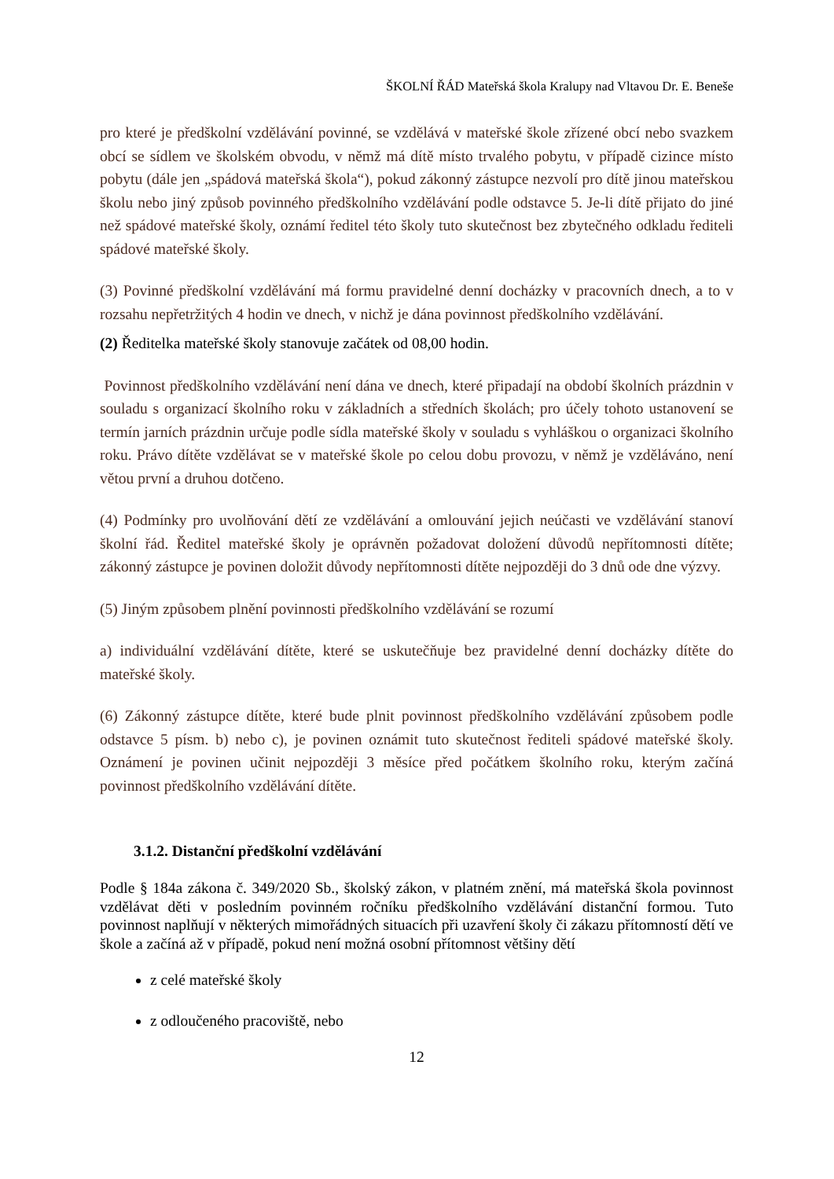ŠKOLNÍ ŘÁD Mateřská škola Kralupy nad Vltavou Dr. E. Beneše
pro které je předškolní vzdělávání povinné, se vzdělává v mateřské škole zřízené obcí nebo svazkem obcí se sídlem ve školském obvodu, v němž má dítě místo trvalého pobytu, v případě cizince místo pobytu (dále jen „spádová mateřská škola“), pokud zákonný zástupce nezvolí pro dítě jinou mateřskou školu nebo jiný způsob povinného předškolního vzdělávání podle odstavce 5. Je-li dítě přijato do jiné než spádové mateřské školy, oznámí ředitel této školy tuto skutečnost bez zbytečného odkladu řediteli spádové mateřské školy.
(3) Povinné předškolní vzdělávání má formu pravidelné denní docházky v pracovních dnech, a to v rozsahu nepřetržitých 4 hodin ve dnech, v nichž je dána povinnost předškolního vzdělávání.
(2) Ředitelka mateřské školy stanovuje začátek od 08,00 hodin.
Povinnost předškolního vzdělávání není dána ve dnech, které připadají na období školních prázdnin v souladu s organizací školního roku v základních a středních školách; pro účely tohoto ustanovení se termín jarních prázdnin určuje podle sídla mateřské školy v souladu s vyhláškou o organizaci školního roku. Právo dítěte vzdělávat se v mateřské škole po celou dobu provozu, v němž je vzděláváno, není větou první a druhou dotčeno.
(4) Podmínky pro uvolňování dětí ze vzdělávání a omlouvání jejich neúčasti ve vzdělávání stanoví školní řád. Ředitel mateřské školy je oprávněn požadovat doložení důvodů nepřítomnosti dítěte; zákonný zástupce je povinen doložit důvody nepřítomnosti dítěte nejpozději do 3 dnů ode dne výzvy.
(5) Jiným způsobem plnění povinnosti předškolního vzdělávání se rozumí
a) individuální vzdělávání dítěte, které se uskutečňuje bez pravidelné denní docházky dítěte do mateřské školy.
(6) Zákonný zástupce dítěte, které bude plnit povinnost předškolního vzdělávání způsobem podle odstavce 5 písm. b) nebo c), je povinen oznámit tuto skutečnost řediteli spádové mateřské školy. Oznámení je povinen učinit nejpozději 3 měsíce před počátkem školního roku, kterým začíná povinnost předškolního vzdělávání dítěte.
3.1.2. Distanční předškolní vzdělávání
Podle § 184a zákona č. 349/2020 Sb., školský zákon, v platném znění, má mateřská škola povinnost vzdělávat děti v posledním povinném ročníku předškolního vzdělávání distanční formou. Tuto povinnost naplňují v některých mimořádných situacích při uzavření školy či zákazu přítomností dětí ve škole a začíná až v případě, pokud není možná osobní přítomnost většiny dětí
z celé mateřské školy
z odloučeného pracoviště, nebo
12